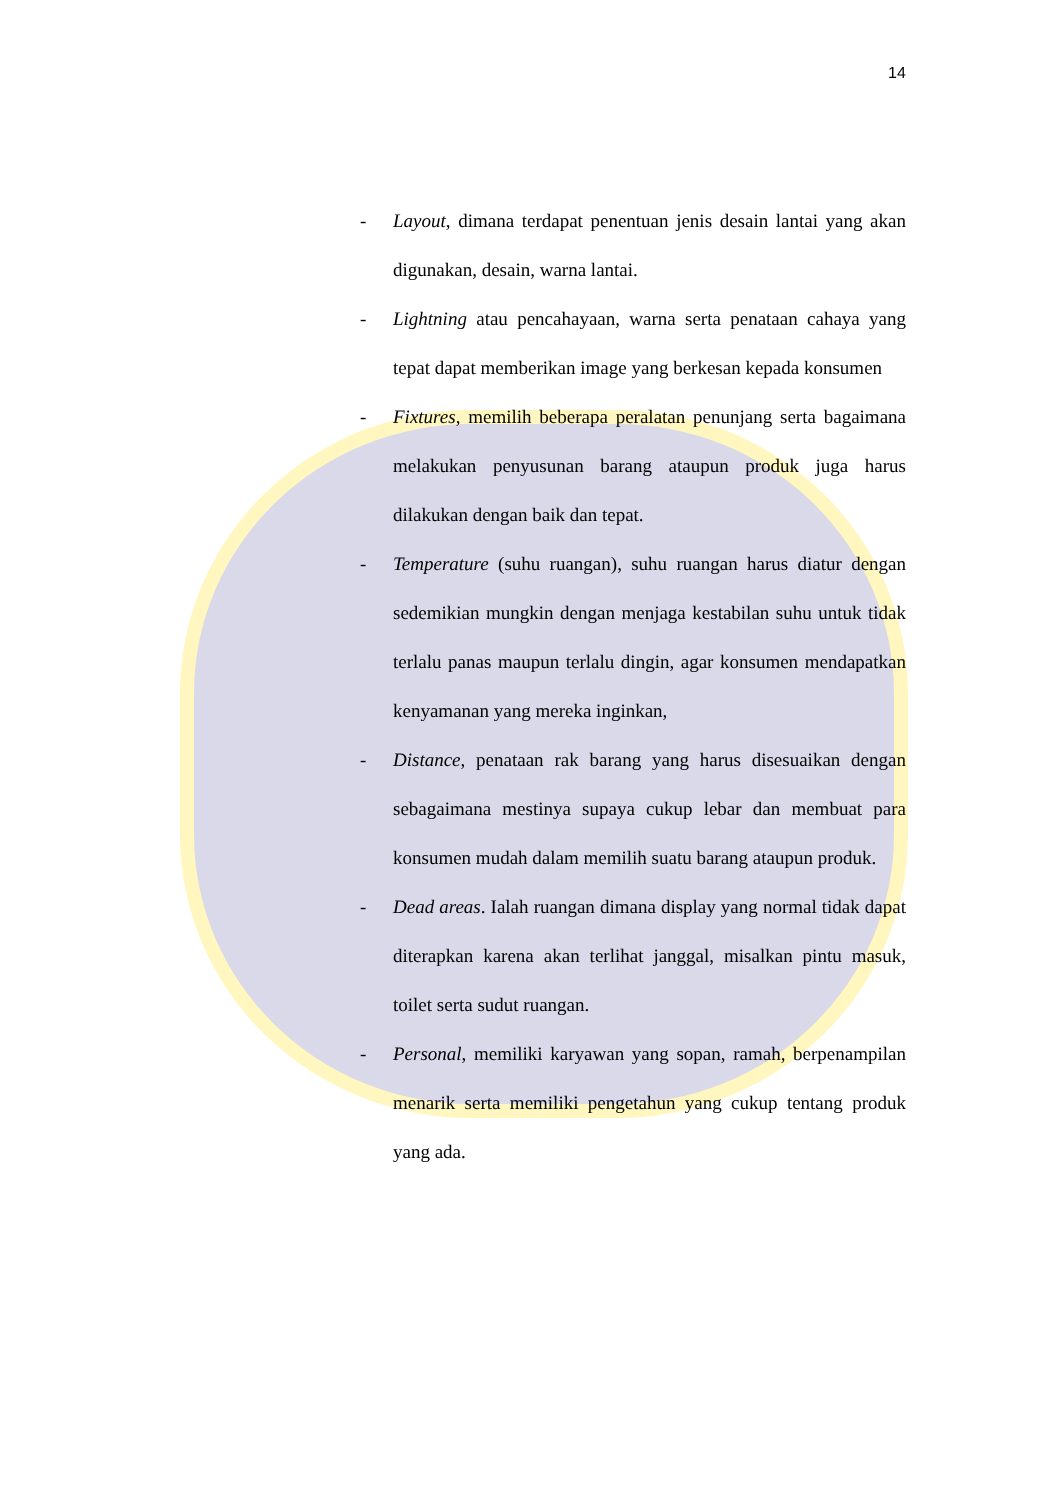14
- Layout, dimana terdapat penentuan jenis desain lantai yang akan digunakan, desain, warna lantai.
- Lightning atau pencahayaan, warna serta penataan cahaya yang tepat dapat memberikan image yang berkesan kepada konsumen
- Fixtures, memilih beberapa peralatan penunjang serta bagaimana melakukan penyusunan barang ataupun produk juga harus dilakukan dengan baik dan tepat.
- Temperature (suhu ruangan), suhu ruangan harus diatur dengan sedemikian mungkin dengan menjaga kestabilan suhu untuk tidak terlalu panas maupun terlalu dingin, agar konsumen mendapatkan kenyamanan yang mereka inginkan,
- Distance, penataan rak barang yang harus disesuaikan dengan sebagaimana mestinya supaya cukup lebar dan membuat para konsumen mudah dalam memilih suatu barang ataupun produk.
- Dead areas. Ialah ruangan dimana display yang normal tidak dapat diterapkan karena akan terlihat janggal, misalkan pintu masuk, toilet serta sudut ruangan.
- Personal, memiliki karyawan yang sopan, ramah, berpenampilan menarik serta memiliki pengetahun yang cukup tentang produk yang ada.